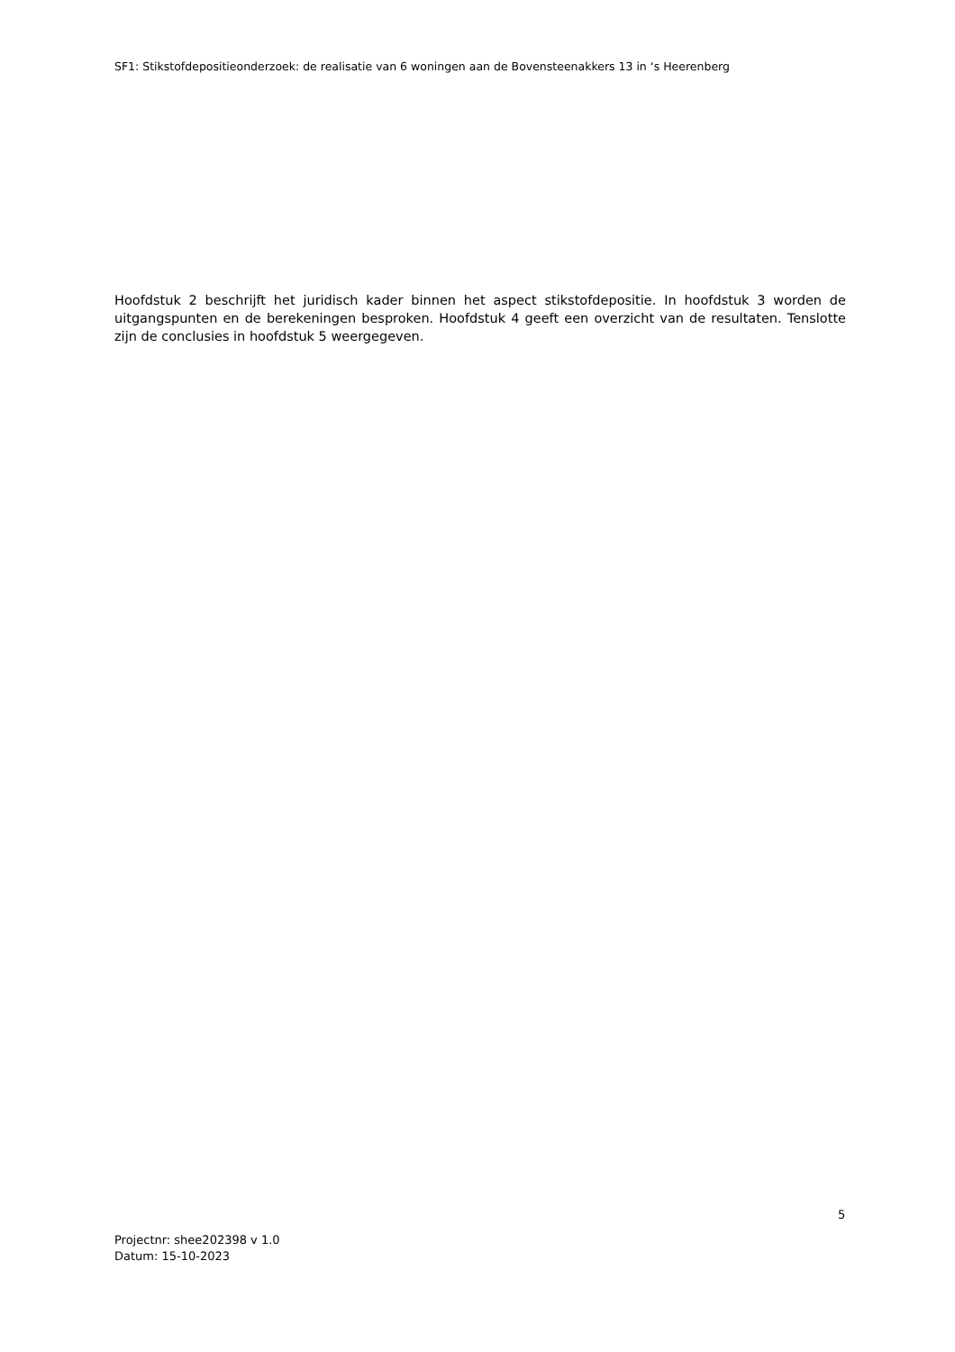SF1: Stikstofdepositieonderzoek: de realisatie van 6 woningen aan de Bovensteenakkers 13 in ‘s Heerenberg
Hoofdstuk 2 beschrijft het juridisch kader binnen het aspect stikstofdepositie. In hoofdstuk 3 worden de uitgangspunten en de berekeningen besproken. Hoofdstuk 4 geeft een overzicht van de resultaten. Tenslotte zijn de conclusies in hoofdstuk 5 weergegeven.
5
Projectnr: shee202398 v 1.0
Datum: 15-10-2023